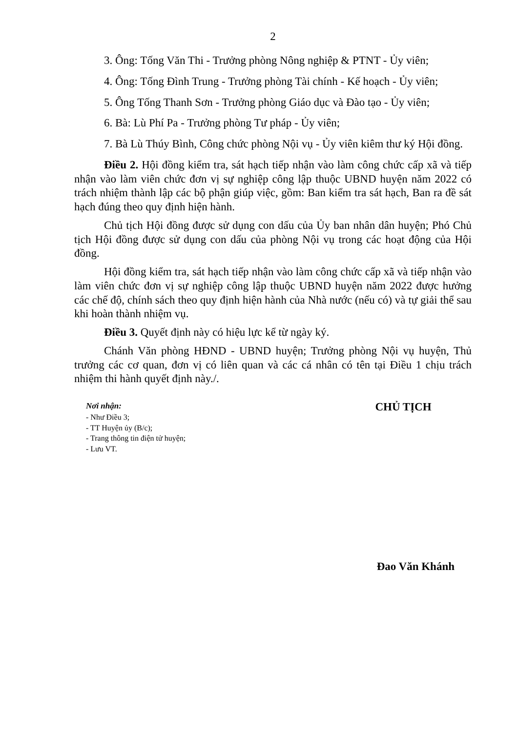2
3. Ông: Tống Văn Thi - Trưởng phòng Nông nghiệp & PTNT - Ủy viên;
4. Ông: Tống Đình Trung - Trưởng phòng Tài chính - Kế hoạch - Ủy viên;
5. Ông Tống Thanh Sơn - Trưởng phòng Giáo dục và Đào tạo - Ủy viên;
6. Bà: Lù Phí Pa - Trưởng phòng Tư pháp - Ủy viên;
7. Bà Lù Thúy Bình, Công chức phòng Nội vụ - Ủy viên kiêm thư ký Hội đồng.
Điều 2. Hội đồng kiểm tra, sát hạch tiếp nhận vào làm công chức cấp xã và tiếp nhận vào làm viên chức đơn vị sự nghiệp công lập thuộc UBND huyện năm 2022 có trách nhiệm thành lập các bộ phận giúp việc, gồm: Ban kiểm tra sát hạch, Ban ra đề sát hạch đúng theo quy định hiện hành.
Chủ tịch Hội đồng được sử dụng con dấu của Ủy ban nhân dân huyện; Phó Chủ tịch Hội đồng được sử dụng con dấu của phòng Nội vụ trong các hoạt động của Hội đồng.
Hội đồng kiểm tra, sát hạch tiếp nhận vào làm công chức cấp xã và tiếp nhận vào làm viên chức đơn vị sự nghiệp công lập thuộc UBND huyện năm 2022 được hưởng các chế độ, chính sách theo quy định hiện hành của Nhà nước (nếu có) và tự giải thể sau khi hoàn thành nhiệm vụ.
Điều 3. Quyết định này có hiệu lực kể từ ngày ký.
Chánh Văn phòng HĐND - UBND huyện; Trưởng phòng Nội vụ huyện, Thủ trưởng các cơ quan, đơn vị có liên quan và các cá nhân có tên tại Điều 1 chịu trách nhiệm thi hành quyết định này./.
Nơi nhận:
- Như Điều 3;
- TT Huyện ủy (B/c);
- Trang thông tin điện tử huyện;
- Lưu VT.
CHỦ TỊCH
Đao Văn Khánh